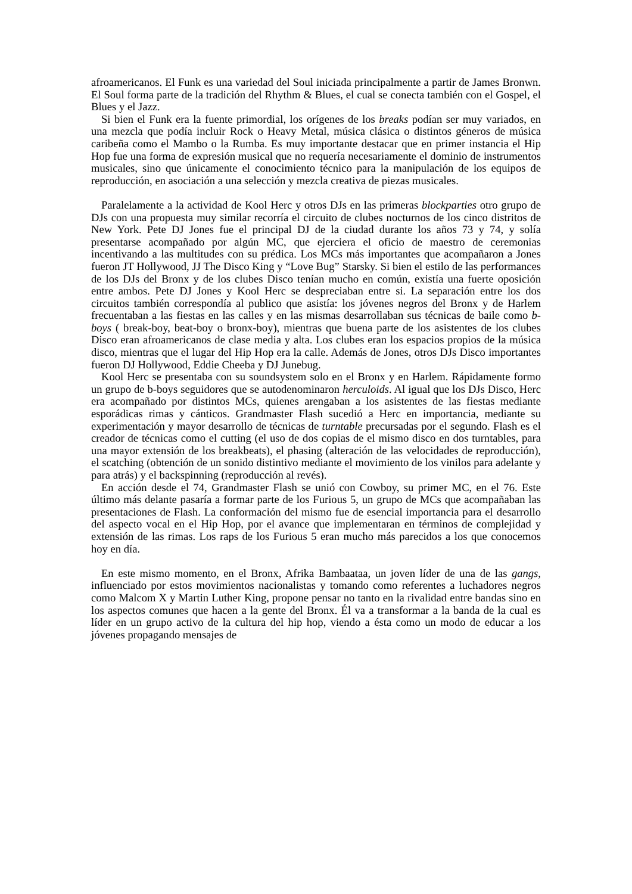afroamericanos. El Funk es una variedad del Soul iniciada principalmente a partir de James Bronwn. El Soul forma parte de la tradición del Rhythm & Blues, el cual se conecta también con el Gospel, el Blues y el Jazz.
Si bien el Funk era la fuente primordial, los orígenes de los breaks podían ser muy variados, en una mezcla que podía incluir Rock o Heavy Metal, música clásica o distintos géneros de música caribeña como el Mambo o la Rumba. Es muy importante destacar que en primer instancia el Hip Hop fue una forma de expresión musical que no requería necesariamente el dominio de instrumentos musicales, sino que únicamente el conocimiento técnico para la manipulación de los equipos de reproducción, en asociación a una selección y mezcla creativa de piezas musicales.
Paralelamente a la actividad de Kool Herc y otros DJs en las primeras blockparties otro grupo de DJs con una propuesta muy similar recorría el circuito de clubes nocturnos de los cinco distritos de New York. Pete DJ Jones fue el principal DJ de la ciudad durante los años 73 y 74, y solía presentarse acompañado por algún MC, que ejerciera el oficio de maestro de ceremonias incentivando a las multitudes con su prédica. Los MCs más importantes que acompañaron a Jones fueron JT Hollywood, JJ The Disco King y “Love Bug” Starsky. Si bien el estilo de las performances de los DJs del Bronx y de los clubes Disco tenían mucho en común, existía una fuerte oposición entre ambos. Pete DJ Jones y Kool Herc se despreciaban entre si. La separación entre los dos circuitos también correspondía al publico que asistía: los jóvenes negros del Bronx y de Harlem frecuentaban a las fiestas en las calles y en las mismas desarrollaban sus técnicas de baile como b-boys ( break-boy, beat-boy o bronx-boy), mientras que buena parte de los asistentes de los clubes Disco eran afroamericanos de clase media y alta. Los clubes eran los espacios propios de la música disco, mientras que el lugar del Hip Hop era la calle. Además de Jones, otros DJs Disco importantes fueron DJ Hollywood, Eddie Cheeba y DJ Junebug.
Kool Herc se presentaba con su soundsystem solo en el Bronx y en Harlem. Rápidamente formo un grupo de b-boys seguidores que se autodenominaron herculoids. Al igual que los DJs Disco, Herc era acompañado por distintos MCs, quienes arengaban a los asistentes de las fiestas mediante esporádicas rimas y cánticos. Grandmaster Flash sucedió a Herc en importancia, mediante su experimentación y mayor desarrollo de técnicas de turntable precursadas por el segundo. Flash es el creador de técnicas como el cutting (el uso de dos copias de el mismo disco en dos turntables, para una mayor extensión de los breakbeats), el phasing (alteración de las velocidades de reproducción), el scatching (obtención de un sonido distintivo mediante el movimiento de los vinilos para adelante y para atrás) y el backspinning (reproducción al revés).
En acción desde el 74, Grandmaster Flash se unió con Cowboy, su primer MC, en el 76. Este último más delante pasaría a formar parte de los Furious 5, un grupo de MCs que acompañaban las presentaciones de Flash. La conformación del mismo fue de esencial importancia para el desarrollo del aspecto vocal en el Hip Hop, por el avance que implementaran en términos de complejidad y extensión de las rimas. Los raps de los Furious 5 eran mucho más parecidos a los que conocemos hoy en día.
En este mismo momento, en el Bronx, Afrika Bambaataa, un joven líder de una de las gangs, influenciado por estos movimientos nacionalistas y tomando como referentes a luchadores negros como Malcom X y Martin Luther King, propone pensar no tanto en la rivalidad entre bandas sino en los aspectos comunes que hacen a la gente del Bronx. Él va a transformar a la banda de la cual es líder en un grupo activo de la cultura del hip hop, viendo a ésta como un modo de educar a los jóvenes propagando mensajes de